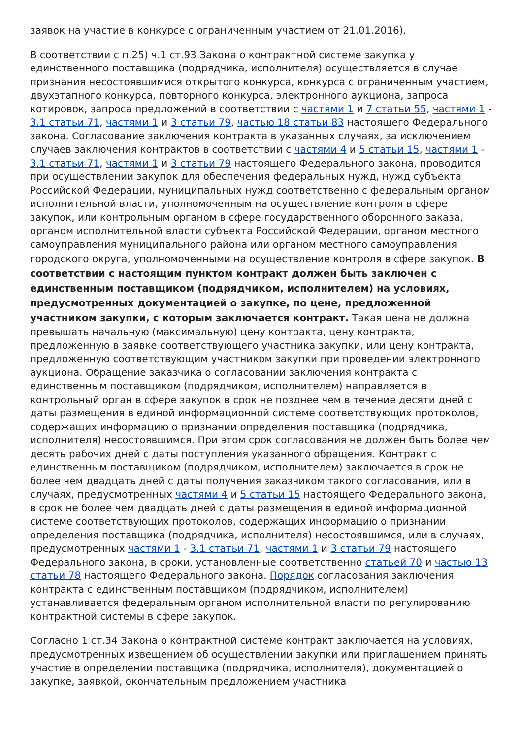заявок на участие в конкурсе с ограниченным участием от 21.01.2016).
В соответствии с п.25) ч.1 ст.93 Закона о контрактной системе закупка у единственного поставщика (подрядчика, исполнителя) осуществляется в случае признания несостоявшимися открытого конкурса, конкурса с ограниченным участием, двухэтапного конкурса, повторного конкурса, электронного аукциона, запроса котировок, запроса предложений в соответствии с частями 1 и 7 статьи 55, частями 1 - 3.1 статьи 71, частями 1 и 3 статьи 79, частью 18 статьи 83 настоящего Федерального закона. Согласование заключения контракта в указанных случаях, за исключением случаев заключения контрактов в соответствии с частями 4 и 5 статьи 15, частями 1 - 3.1 статьи 71, частями 1 и 3 статьи 79 настоящего Федерального закона, проводится при осуществлении закупок для обеспечения федеральных нужд, нужд субъекта Российской Федерации, муниципальных нужд соответственно с федеральным органом исполнительной власти, уполномоченным на осуществление контроля в сфере закупок, или контрольным органом в сфере государственного оборонного заказа, органом исполнительной власти субъекта Российской Федерации, органом местного самоуправления муниципального района или органом местного самоуправления городского округа, уполномоченными на осуществление контроля в сфере закупок. В соответствии с настоящим пунктом контракт должен быть заключен с единственным поставщиком (подрядчиком, исполнителем) на условиях, предусмотренных документацией о закупке, по цене, предложенной участником закупки, с которым заключается контракт. Такая цена не должна превышать начальную (максимальную) цену контракта, цену контракта, предложенную в заявке соответствующего участника закупки, или цену контракта, предложенную соответствующим участником закупки при проведении электронного аукциона. Обращение заказчика о согласовании заключения контракта с единственным поставщиком (подрядчиком, исполнителем) направляется в контрольный орган в сфере закупок в срок не позднее чем в течение десяти дней с даты размещения в единой информационной системе соответствующих протоколов, содержащих информацию о признании определения поставщика (подрядчика, исполнителя) несостоявшимся. При этом срок согласования не должен быть более чем десять рабочих дней с даты поступления указанного обращения. Контракт с единственным поставщиком (подрядчиком, исполнителем) заключается в срок не более чем двадцать дней с даты получения заказчиком такого согласования, или в случаях, предусмотренных частями 4 и 5 статьи 15 настоящего Федерального закона, в срок не более чем двадцать дней с даты размещения в единой информационной системе соответствующих протоколов, содержащих информацию о признании определения поставщика (подрядчика, исполнителя) несостоявшимся, или в случаях, предусмотренных частями 1 - 3.1 статьи 71, частями 1 и 3 статьи 79 настоящего Федерального закона, в сроки, установленные соответственно статьей 70 и частью 13 статьи 78 настоящего Федерального закона. Порядок согласования заключения контракта с единственным поставщиком (подрядчиком, исполнителем) устанавливается федеральным органом исполнительной власти по регулированию контрактной системы в сфере закупок.
Согласно 1 ст.34 Закона о контрактной системе контракт заключается на условиях, предусмотренных извещением об осуществлении закупки или приглашением принять участие в определении поставщика (подрядчика, исполнителя), документацией о закупке, заявкой, окончательным предложением участника